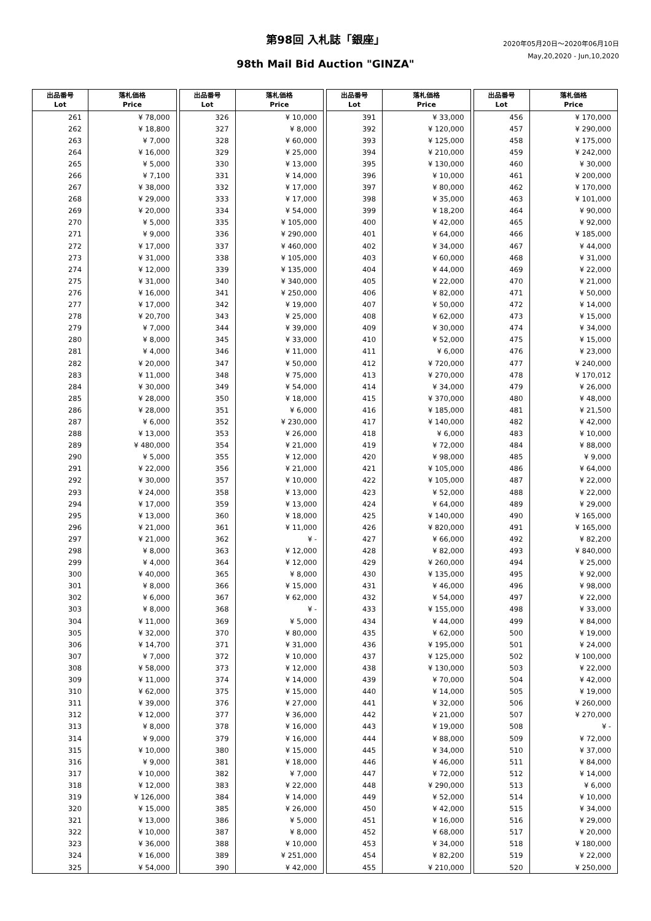第98回 入札誌「銀座」
98th Mail Bid Auction "GINZA"
2020年05月20日～2020年06月10日
May,20,2020 - Jun,10,2020
| 出品番号 Lot | 落札価格 Price |
| --- | --- |
| 261 | ¥ 78,000 |
| 262 | ¥ 18,800 |
| 263 | ¥ 7,000 |
| 264 | ¥ 16,000 |
| 265 | ¥ 5,000 |
| 266 | ¥ 7,100 |
| 267 | ¥ 38,000 |
| 268 | ¥ 29,000 |
| 269 | ¥ 20,000 |
| 270 | ¥ 5,000 |
| 271 | ¥ 9,000 |
| 272 | ¥ 17,000 |
| 273 | ¥ 31,000 |
| 274 | ¥ 12,000 |
| 275 | ¥ 31,000 |
| 276 | ¥ 16,000 |
| 277 | ¥ 17,000 |
| 278 | ¥ 20,700 |
| 279 | ¥ 7,000 |
| 280 | ¥ 8,000 |
| 281 | ¥ 4,000 |
| 282 | ¥ 20,000 |
| 283 | ¥ 11,000 |
| 284 | ¥ 30,000 |
| 285 | ¥ 28,000 |
| 286 | ¥ 28,000 |
| 287 | ¥ 6,000 |
| 288 | ¥ 13,000 |
| 289 | ¥ 480,000 |
| 290 | ¥ 5,000 |
| 291 | ¥ 22,000 |
| 292 | ¥ 30,000 |
| 293 | ¥ 24,000 |
| 294 | ¥ 17,000 |
| 295 | ¥ 13,000 |
| 296 | ¥ 21,000 |
| 297 | ¥ 21,000 |
| 298 | ¥ 8,000 |
| 299 | ¥ 4,000 |
| 300 | ¥ 40,000 |
| 301 | ¥ 8,000 |
| 302 | ¥ 6,000 |
| 303 | ¥ 8,000 |
| 304 | ¥ 11,000 |
| 305 | ¥ 32,000 |
| 306 | ¥ 14,700 |
| 307 | ¥ 7,000 |
| 308 | ¥ 58,000 |
| 309 | ¥ 11,000 |
| 310 | ¥ 62,000 |
| 311 | ¥ 39,000 |
| 312 | ¥ 12,000 |
| 313 | ¥ 8,000 |
| 314 | ¥ 9,000 |
| 315 | ¥ 10,000 |
| 316 | ¥ 9,000 |
| 317 | ¥ 10,000 |
| 318 | ¥ 12,000 |
| 319 | ¥ 126,000 |
| 320 | ¥ 15,000 |
| 321 | ¥ 13,000 |
| 322 | ¥ 10,000 |
| 323 | ¥ 36,000 |
| 324 | ¥ 16,000 |
| 325 | ¥ 54,000 |
| 出品番号 Lot | 落札価格 Price |
| --- | --- |
| 326 | ¥ 10,000 |
| 327 | ¥ 8,000 |
| 328 | ¥ 60,000 |
| 329 | ¥ 25,000 |
| 330 | ¥ 13,000 |
| 331 | ¥ 14,000 |
| 332 | ¥ 17,000 |
| 333 | ¥ 17,000 |
| 334 | ¥ 54,000 |
| 335 | ¥ 105,000 |
| 336 | ¥ 290,000 |
| 337 | ¥ 460,000 |
| 338 | ¥ 105,000 |
| 339 | ¥ 135,000 |
| 340 | ¥ 340,000 |
| 341 | ¥ 250,000 |
| 342 | ¥ 19,000 |
| 343 | ¥ 25,000 |
| 344 | ¥ 39,000 |
| 345 | ¥ 33,000 |
| 346 | ¥ 11,000 |
| 347 | ¥ 50,000 |
| 348 | ¥ 75,000 |
| 349 | ¥ 54,000 |
| 350 | ¥ 18,000 |
| 351 | ¥ 6,000 |
| 352 | ¥ 230,000 |
| 353 | ¥ 26,000 |
| 354 | ¥ 21,000 |
| 355 | ¥ 12,000 |
| 356 | ¥ 21,000 |
| 357 | ¥ 10,000 |
| 358 | ¥ 13,000 |
| 359 | ¥ 13,000 |
| 360 | ¥ 18,000 |
| 361 | ¥ 11,000 |
| 362 | ¥ - |
| 363 | ¥ 12,000 |
| 364 | ¥ 12,000 |
| 365 | ¥ 8,000 |
| 366 | ¥ 15,000 |
| 367 | ¥ 62,000 |
| 368 | ¥ - |
| 369 | ¥ 5,000 |
| 370 | ¥ 80,000 |
| 371 | ¥ 31,000 |
| 372 | ¥ 10,000 |
| 373 | ¥ 12,000 |
| 374 | ¥ 14,000 |
| 375 | ¥ 15,000 |
| 376 | ¥ 27,000 |
| 377 | ¥ 36,000 |
| 378 | ¥ 16,000 |
| 379 | ¥ 16,000 |
| 380 | ¥ 15,000 |
| 381 | ¥ 18,000 |
| 382 | ¥ 7,000 |
| 383 | ¥ 22,000 |
| 384 | ¥ 14,000 |
| 385 | ¥ 26,000 |
| 386 | ¥ 5,000 |
| 387 | ¥ 8,000 |
| 388 | ¥ 10,000 |
| 389 | ¥ 251,000 |
| 390 | ¥ 42,000 |
| 出品番号 Lot | 落札価格 Price |
| --- | --- |
| 391 | ¥ 33,000 |
| 392 | ¥ 120,000 |
| 393 | ¥ 125,000 |
| 394 | ¥ 210,000 |
| 395 | ¥ 130,000 |
| 396 | ¥ 10,000 |
| 397 | ¥ 80,000 |
| 398 | ¥ 35,000 |
| 399 | ¥ 18,200 |
| 400 | ¥ 42,000 |
| 401 | ¥ 64,000 |
| 402 | ¥ 34,000 |
| 403 | ¥ 60,000 |
| 404 | ¥ 44,000 |
| 405 | ¥ 22,000 |
| 406 | ¥ 82,000 |
| 407 | ¥ 50,000 |
| 408 | ¥ 62,000 |
| 409 | ¥ 30,000 |
| 410 | ¥ 52,000 |
| 411 | ¥ 6,000 |
| 412 | ¥ 720,000 |
| 413 | ¥ 270,000 |
| 414 | ¥ 34,000 |
| 415 | ¥ 370,000 |
| 416 | ¥ 185,000 |
| 417 | ¥ 140,000 |
| 418 | ¥ 6,000 |
| 419 | ¥ 72,000 |
| 420 | ¥ 98,000 |
| 421 | ¥ 105,000 |
| 422 | ¥ 105,000 |
| 423 | ¥ 52,000 |
| 424 | ¥ 64,000 |
| 425 | ¥ 140,000 |
| 426 | ¥ 820,000 |
| 427 | ¥ 66,000 |
| 428 | ¥ 82,000 |
| 429 | ¥ 260,000 |
| 430 | ¥ 135,000 |
| 431 | ¥ 46,000 |
| 432 | ¥ 54,000 |
| 433 | ¥ 155,000 |
| 434 | ¥ 44,000 |
| 435 | ¥ 62,000 |
| 436 | ¥ 195,000 |
| 437 | ¥ 125,000 |
| 438 | ¥ 130,000 |
| 439 | ¥ 70,000 |
| 440 | ¥ 14,000 |
| 441 | ¥ 32,000 |
| 442 | ¥ 21,000 |
| 443 | ¥ 19,000 |
| 444 | ¥ 88,000 |
| 445 | ¥ 34,000 |
| 446 | ¥ 46,000 |
| 447 | ¥ 72,000 |
| 448 | ¥ 290,000 |
| 449 | ¥ 52,000 |
| 450 | ¥ 42,000 |
| 451 | ¥ 16,000 |
| 452 | ¥ 68,000 |
| 453 | ¥ 34,000 |
| 454 | ¥ 82,200 |
| 455 | ¥ 210,000 |
| 出品番号 Lot | 落札価格 Price |
| --- | --- |
| 456 | ¥ 170,000 |
| 457 | ¥ 290,000 |
| 458 | ¥ 175,000 |
| 459 | ¥ 242,000 |
| 460 | ¥ 30,000 |
| 461 | ¥ 200,000 |
| 462 | ¥ 170,000 |
| 463 | ¥ 101,000 |
| 464 | ¥ 90,000 |
| 465 | ¥ 92,000 |
| 466 | ¥ 185,000 |
| 467 | ¥ 44,000 |
| 468 | ¥ 31,000 |
| 469 | ¥ 22,000 |
| 470 | ¥ 21,000 |
| 471 | ¥ 50,000 |
| 472 | ¥ 14,000 |
| 473 | ¥ 15,000 |
| 474 | ¥ 34,000 |
| 475 | ¥ 15,000 |
| 476 | ¥ 23,000 |
| 477 | ¥ 240,000 |
| 478 | ¥ 170,012 |
| 479 | ¥ 26,000 |
| 480 | ¥ 48,000 |
| 481 | ¥ 21,500 |
| 482 | ¥ 42,000 |
| 483 | ¥ 10,000 |
| 484 | ¥ 88,000 |
| 485 | ¥ 9,000 |
| 486 | ¥ 64,000 |
| 487 | ¥ 22,000 |
| 488 | ¥ 22,000 |
| 489 | ¥ 29,000 |
| 490 | ¥ 165,000 |
| 491 | ¥ 165,000 |
| 492 | ¥ 82,200 |
| 493 | ¥ 840,000 |
| 494 | ¥ 25,000 |
| 495 | ¥ 92,000 |
| 496 | ¥ 98,000 |
| 497 | ¥ 22,000 |
| 498 | ¥ 33,000 |
| 499 | ¥ 84,000 |
| 500 | ¥ 19,000 |
| 501 | ¥ 24,000 |
| 502 | ¥ 100,000 |
| 503 | ¥ 22,000 |
| 504 | ¥ 42,000 |
| 505 | ¥ 19,000 |
| 506 | ¥ 260,000 |
| 507 | ¥ 270,000 |
| 508 | ¥ - |
| 509 | ¥ 72,000 |
| 510 | ¥ 37,000 |
| 511 | ¥ 84,000 |
| 512 | ¥ 14,000 |
| 513 | ¥ 6,000 |
| 514 | ¥ 10,000 |
| 515 | ¥ 34,000 |
| 516 | ¥ 29,000 |
| 517 | ¥ 20,000 |
| 518 | ¥ 180,000 |
| 519 | ¥ 22,000 |
| 520 | ¥ 250,000 |